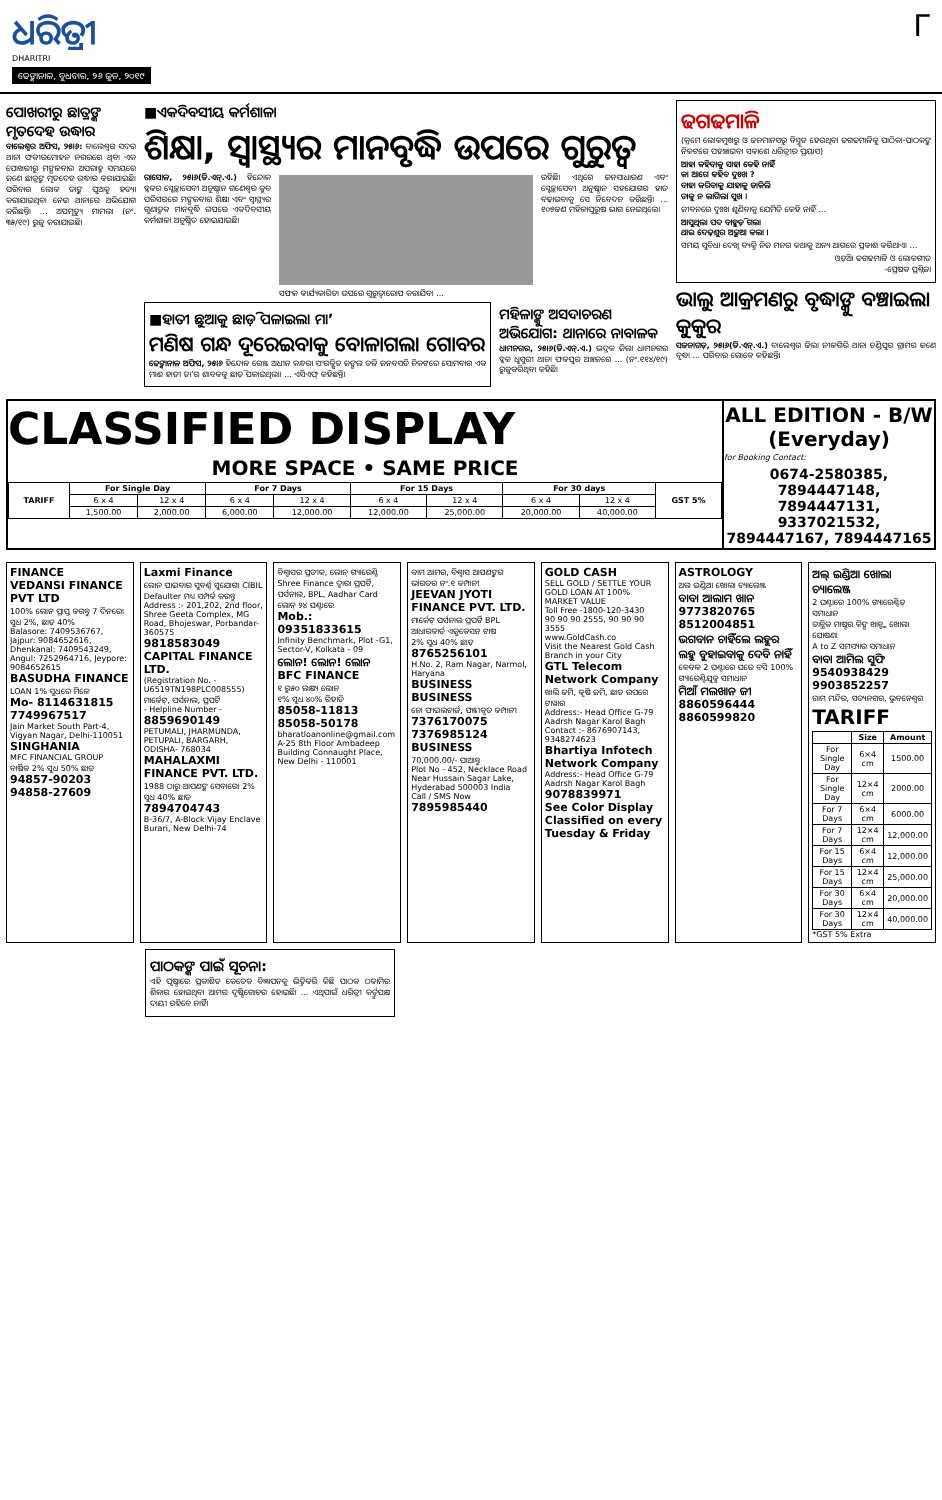ଧରିତ୍ରୀ
DHARITRI
ଢେଙ୍କାନାଳ, ବୁଧବାର, ୨୬ ଜୁନ, ୨୦୧୯
Γ
ପୋଖରୀରୁ ଛାତ୍ରଙ୍କ ମୃତଦେହ ଉଦ୍ଧାର
ବାଲେଶ୍ୱର ଅଫିସ, ୨୫।୬: ବାଲେଶ୍ୱର ସଦର ଥାନା ଫକୀରମୋହନ ନଗରରେ ଥିବା ଏକ ପୋଖରୀରୁ ମଙ୍ଗଳବାର ଅପରାହ୍ନ ସମୟରେ ଜଣେ ଛାତ୍ରଙ୍କ ମୃତଦେହ ଉଦ୍ଧାର କରାଯାଇଛି। ପରିବାର ଲୋକ ତାଙ୍କ ପୁଅକୁ ହତ୍ୟା କରାଯାଇଥିବା ନେଇ ଥାନାରେ ଅଭିଯୋଗ କରିଛନ୍ତି। ... ଅପମୃତ୍ୟୁ ମାମଲା (ନଂ. ୩୫/୧୯) ରୁଜୁ କରାଯାଇଛି।
■ଏକଦିବସୀୟ କର୍ମଶାଳା
ଶିକ୍ଷା, ସ୍ୱାସ୍ଥ୍ୟର ମାନବୃଦ୍ଧି ଉପରେ ଗୁରୁତ୍ୱ
ରାସୋଳ, ୨୫।୬(ଡି.ଏନ୍.ଏ.) ହିନ୍ଦୋଳ ବ୍ଲକର ସ୍ବେଚ୍ଛାସେବୀ ଅନୁଷ୍ଠାନ ଗଣେଶ୍ୱର କ୍ଲବ ପରିସରରେ ମଙ୍ଗଳବାର ଶିକ୍ଷା ଏବଂ ସ୍ୱାସ୍ଥ୍ୟର ଗୁଣାତ୍ମକ ମାନବୃଦ୍ଧି ଉପରେ ଏକଦିବସୀୟ କର୍ମଶାଳା ଅନୁଷ୍ଠିତ ହୋଇଯାଇଛି।
ସଫଳ କାର୍ଯ୍ୟକାରିତା ଉପରେ ଗୁରୁତ୍ୱାରୋପ କରାଯିବ। ...
ରହିଛି। ଏଥିରେ ଜନସାଧାରଣ ଏବଂ ସ୍ବେଚ୍ଛାସେବୀ ଅନୁଷ୍ଠାନ ସହଯୋଗର ହାତ ବଢ଼ାଇବାକୁ ସେ ନିବେଦନ କରିଛନ୍ତି। ... ୧୦୭ଜଣ ମହିଳାପୁରୁଷ ଭାଗ ନେଇଥିଲେ।
■ହାତୀ ଛୁଆକୁ ଛାଡ଼ି ପଳାଇଲା ମା’
ମଣିଷ ଗନ୍ଧ ଦୂରେଇବାକୁ ବୋଳାଗଲା ଗୋବର
ଢେଙ୍କାନାଳ ଅଫିସ, ୨୫।୬ ହିନ୍ଦୋଳ ରେଞ୍ଜ ଅଧୀନ କନ୍ଧରା ସଂରକ୍ଷିତ ଜଙ୍ଗଲ ତଳି ଜନବସତି ନିକଟରେ ସୋମବାର ଏକ ମାଈ ହାତୀ ତା’ର ଶାବକକୁ ଛାଡ଼ି ପଳାଇଥିଲା। ... ଏସିଏଫ୍ କହିଛନ୍ତି।
ମହିଳାଙ୍କୁ ଅସଦାଚରଣ ଅଭିଯୋଗ: ଥାନାରେ ନାବାଳକ
ଧାମନଗର, ୨୫।୬(ଡି.ଏନ୍.ଏ.) ଭଦ୍ରକ ଜିଲା ଧାମନଗର ବ୍ଲକ ଧୁସୁରୀ ଥାନା ଫକପୁର ଅଞ୍ଚଳରେ ... (ନଂ.୧୧୪/୧୯) ରୁଜୁକରିଥିବା କହିଛି।
ଢଗଢମାଳି
(କ୍ରମେ ଲୋକମୁଖରୁ ଓ ଜନମାନସରୁ ବିସ୍ମୃତ ହେଉଥିବା ଢଗଢମାଳିକୁ ପାଠିକା-ପାଠକଙ୍କ ନିକଟରେ ପହଞ୍ଚାଇବା ସକାଶେ ଧରିତ୍ରୀର ପ୍ରୟାସ)
ଆହା କହିବାକୁ ସାହା କେହି ନାହିଁ
କା ଆଗେ କହିବ ଦୁଃଖ ?
ବାହା କରିବାକୁ ଯାହାକୁ ଡାକିଲି
ତାକୁ ନ ଲାଗିଲା ସୁଖ ।
ଜୀବନରେ ଦୁଃଖ ଶୁଣିବାକୁ ଯେମିତି କେହି ନାହିଁ ...
ଆସୁଥିଲା ପଦ ବାହୁଡ଼ି ଗଲା
ଥାଇ ଦେଢ଼ଶୁର ଅଢୁଆ କଲା ।
ସମୟ ସୁବିଧା ଦେଖି ବ୍ୟକ୍ତି ନିଜ ମନର କଥାକୁ ଅନ୍ୟ ଆଗରେ ପ୍ରକାଶ କରିଥାଏ। ...
ଓଡ଼ିଆ ଢଗଢମାଳି ଓ ଲୋକଗୀତ
-ପ୍ରେଷକ ପ୍ରଶ୍ନିଜା
ଭାଲୁ ଆକ୍ରମଣରୁ ବୃଦ୍ଧାଙ୍କୁ ବଞ୍ଚାଇଲା କୁକୁର
ସଜନାଗଡ଼, ୨୫।୬(ଡି.ଏନ୍.ଏ.) ବାଲେଶ୍ୱର ଜିଲା ନୀଳଗିରି ଥାନା ଚଣ୍ଡିପୁର ଗ୍ରାମର ଜଣେ ବୃଦ୍ଧା ... ପରିବାର ଲୋକେ କହିଛନ୍ତି।
CLASSIFIED DISPLAY
MORE SPACE • SAME PRICE
| TARIFF | For Single Day | | For 7 Days | | For 15 Days | | For 30 days | | GST 5% |
| --- | --- | --- | --- | --- | --- | --- | --- | --- | --- |
| | 6 x 4 | 12 x 4 | 6 x 4 | 12 x 4 | 6 x 4 | 12 x 4 | 6 x 4 | 12 x 4 | |
| | 1,500.00 | 2,000.00 | 6,000.00 | 12,000.00 | 12,000.00 | 25,000.00 | 20,000.00 | 40,000.00 | |
ALL EDITION - B/W (Everyday)
for Booking Contact:
0674-2580385, 7894447148, 7894447131, 9337021532, 7894447167, 7894447165
FINANCE
VEDANSI FINANCE PVT LTD
100% ଲୋନ ପ୍ରାପ୍ତ କରନ୍ତୁ 7 ଦିନରେ। ସୁଧ 2%, ଛାଡ଼ 40%
Balasore: 7409536767, Jajpur: 9084652616, Dhenkanal: 7409543249, Angul: 7252964716, Jeypore: 9084652615
BASUDHA FINANCE
LOAN 1% ସୁଧରେ ମିଳେ
Mo- 8114631815 7749967517
Jain Market South Part-4, Vigyan Nagar, Delhi-110051
SINGHANIA
MFC FINANCIAL GROUP
ବାର୍ଷିକ 2% ସୁଧ 50% ଛାଡ
94857-90203 94858-27609
Laxmi Finance
ଲୋନ ପାଇବାର ସୁବର୍ଣ୍ଣ ସୁଯୋଗ। CIBIL Defaulter ମଧ୍ୟ ସମ୍ପର୍କ କରନ୍ତୁ
Address :- 201,202, 2nd floor, Shree Geeta Complex, MG Road, Bhojeswar, Porbandar- 360575
9818583049
CAPITAL FINANCE LTD.
(Registration No. - U6519TN198PLC008555) ମାର୍କେଟ୍, ପର୍ସନାଲ, ପ୍ରପର୍ଟି
- Helpline Number -
8859690149
PETUMALI, JHARMUNDA, PETUPALI, BARGARH, ODISHA- 768034
MAHALAXMI FINANCE PVT. LTD.
1988 ଠାରୁ ଆପଣଙ୍କ ସେବାରେ। 2% ସୁଧ 40% ଛାଡ଼
7894704743
B-36/7, A-Block Vijay Enclave Burari, New Delhi-74
ବିଶ୍ୱାସର ପ୍ରତୀକ, ଲୋନ୍ ଗ୍ୟାରେଣ୍ଟି
Shree Finance ଦ୍ୱାରା ପ୍ରପର୍ଟି, ପର୍ସନାଲ, BPL, Aadhar Card ଲୋନ୍ ୨୪ ଘଣ୍ଟାରେ
Mob.: 09351833615
Infinity Benchmark, Plot -G1, Sector-V, Kolkata - 09
ଲୋନ! ଲୋନ! ଲୋନ
BFC FINANCE
୧ ରୁ୫୦ ଲକ୍ଷ୍ୟ ଲୋନ
୧% ସୁଧ ୪୦% ରିହାତି
85058-11813 85058-50178
bharatloanonline@gmail.com
A-25 8th Floor Ambadeep Building Connaught Place, New Delhi - 110001
କାମ ଆମର, ବିଶ୍ୱାସ ଆପଣଙ୍କର
ଭାରତର ନଂ.୧ କମ୍ପାନୀ
JEEVAN JYOTI FINANCE PVT. LTD.
ମାର୍କେଟ୍ ପର୍ସନାଲ ପ୍ରପର୍ଟି BPL ଆଧାରକାର୍ଡ ଏଜୁକେସନ ଟାଷ
2% ସୁଧ 40% ଛାଡ଼
8765256101
H.No. 2, Ram Nagar, Narmol, Haryana
BUSINESS
BUSINESS
ନୋ ଫାଇଲଚାର୍ଜ, ପଞ୍ଜୀକୃତ କମ୍ପାନୀ
7376170075 7376985124
BUSINESS
70,000.00/- ପାଆନ୍ତୁ
Plot No - 452, Necklace Road Near Hussain Sagar Lake, Hyderabad 500003 India
Call / SMS Now
7895985440
GOLD CASH
SELL GOLD / SETTLE YOUR GOLD LOAN AT 100% MARKET VALUE
Toll Free -1800-120-3430
90 90 90 2555, 90 90 90 3555
www.GoldCash.co
Visit the Nearest Gold Cash Branch in your City
GTL Telecom Network Company
ଖାଲି ଜମି, କୃଷି ଜମି, ଛାତ ଉପରେ ଟାୱାର
Address:- Head Office G-79 Aadrsh Nagar Karol Bagh
Contact :- 8676907143, 9348274623
Bhartiya Infotech Network Company
Address:- Head Office G-79 Aadrsh Nagar Karol Bagh
9078839971
See Color Display Classified on every Tuesday & Friday
ASTROLOGY
ଅଲ ଇଣ୍ଡିଆ ଖୋଲା ଚ୍ୟାଲେଞ୍ଜ
ବାବା ଆଲାମ ଖାନ
9773820765 8512004851
ଭଗବାନ ଚାହିଁଲେ ଲହୁର ଲହୁ ବୁହାଇବାକୁ ଦେବି ନାହିଁ
କେବଳ 2 ଘଣ୍ଟାରେ ଘରେ ବସି 100% ଗ୍ୟାରେଣ୍ଟିଯୁକ୍ତ ସମାଧାନ
ମିଆଁ ମଲଖାନ ଜୀ
8860596444 8860599820
ଅଲ୍ ଇଣ୍ଡିଆ ଖୋଲା ଚ୍ୟାଲେଞ୍ଜ
2 ଘଣ୍ଟାରେ 100% ଗ୍ୟାରେଣ୍ଟିଡ୍ ସମାଧାନ
ତାନ୍ତ୍ରିକ ମାଷ୍ଟର କିଙ୍ଗ ଖାନ୍ଙ୍କ ଖୋଲା ଘୋଷଣା
A to Z ସମସ୍ୟାର ସମାଧାନ
ବାବା ଆମିଲ ସୁଫି
9540938429 9903852257
ରାମ ମନ୍ଦିର, ସତ୍ୟନଗର, ଭୁବନେଶ୍ୱର
TARIFF
| | Size | Amount |
| --- | --- | --- |
| For Single Day | 6×4 cm | 1500.00 |
| For Single Day | 12×4 cm | 2000.00 |
| For 7 Days | 6×4 cm | 6000.00 |
| For 7 Days | 12×4 cm | 12,000.00 |
| For 15 Days | 6×4 cm | 12,000.00 |
| For 15 Days | 12×4 cm | 25,000.00 |
| For 30 Days | 6×4 cm | 20,000.00 |
| For 30 Days | 12×4 cm | 40,000.00 |
*GST 5% Extra
ପାଠକଙ୍କ ପାଇଁ ସୂଚନା:
ଏହି ପୃଷ୍ଠାରେ ପ୍ରକାଶିତ କେତେକ ବିଜ୍ଞାପନକୁ ଭିତ୍ତିକରି କିଛି ପାଠକ ଠକାମିର ଶିକାର ହୋଇଥିବା ଆମର ଦୃଷ୍ଟିଗୋଚର ହୋଇଛି। ... ଏଥିପାଇଁ ଧରିତ୍ରୀ କର୍ତ୍ତୃପକ୍ଷ ଦାୟୀ ରହିବେ ନାହିଁ।